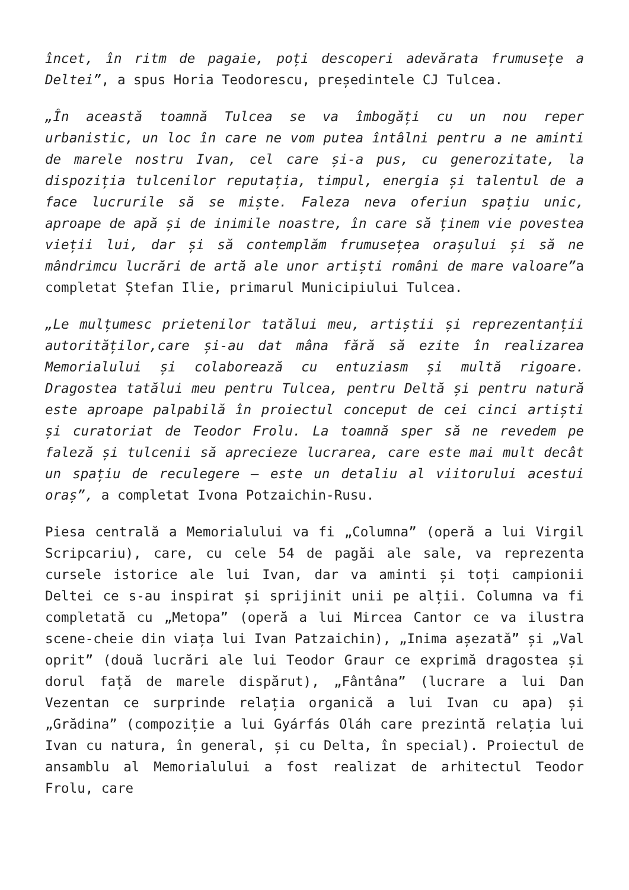încet, în ritm de pagaie, poți descoperi adevărata frumusețe a Deltei”, a spus Horia Teodorescu, președintele CJ Tulcea.
„În această toamnă Tulcea se va îmbogăți cu un nou reper urbanistic, un loc în care ne vom putea întâlni pentru a ne aminti de marele nostru Ivan, cel care și-a pus, cu generozitate, la dispoziția tulcenilor reputația, timpul, energia și talentul de a face lucrurile să se miște. Faleza neva oferiun spațiu unic, aproape de apă și de inimile noastre, în care să ținem vie povestea vieții lui, dar și să contemplăm frumusețea orașului și să ne mândrimcu lucrări de artă ale unor artiști români de mare valoare”a completat Ștefan Ilie, primarul Municipiului Tulcea.
„Le mulțumesc prietenilor tatălui meu, artiștii și reprezentanții autorităților,care și-au dat mâna fără să ezite în realizarea Memorialului și colaborează cu entuziasm și multă rigoare. Dragostea tatălui meu pentru Tulcea, pentru Deltă și pentru natură este aproape palpabilă în proiectul conceput de cei cinci artiști și curatoriat de Teodor Frolu. La toamnă sper să ne revedem pe faleză și tulcenii să aprecieze lucrarea, care este mai mult decât un spațiu de reculegere – este un detaliu al viitorului acestui oraș”, a completat Ivona Potzaichin-Rusu.
Piesa centrală a Memorialului va fi „Columna” (operă a lui Virgil Scripcariu), care, cu cele 54 de pagăi ale sale, va reprezenta cursele istorice ale lui Ivan, dar va aminti și toți campionii Deltei ce s-au inspirat și sprijinit unii pe alții. Columna va fi completată cu „Metopa” (operă a lui Mircea Cantor ce va ilustra scene-cheie din viața lui Ivan Patzaichin), „Inima așezată” și „Val oprit” (două lucrări ale lui Teodor Graur ce exprimă dragostea și dorul față de marele dispărut), „Fântâna” (lucrare a lui Dan Vezentan ce surprinde relația organică a lui Ivan cu apa) și „Grădina” (compoziție a lui Gyárfás Oláh care prezintă relația lui Ivan cu natura, în general, și cu Delta, în special). Proiectul de ansamblu al Memorialului a fost realizat de arhitectul Teodor Frolu, care